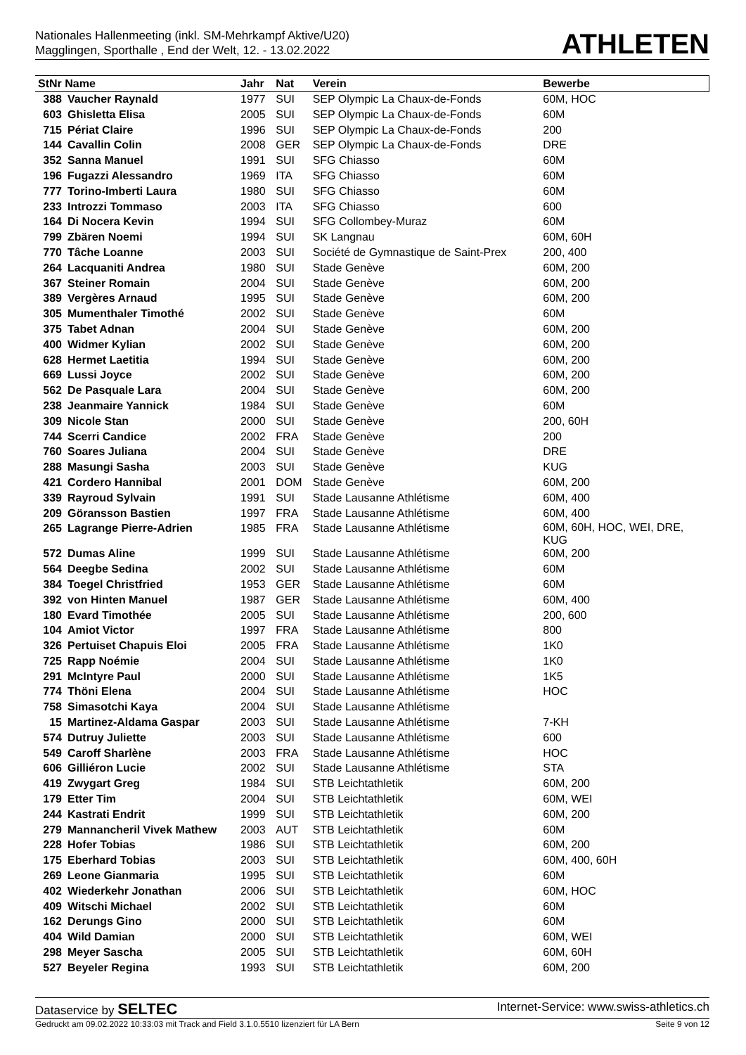Nationales Hallenmeeting (inkl. SM-Mehrkampf Aktive/U20)
Magglingen, Sporthalle , End der Welt, 12. - 13.02.2022
ATHLETEN
| StNr Name | | Jahr | Nat | Verein | Bewerbe |
| --- | --- | --- | --- | --- | --- |
| 388 | Vaucher Raynald | 1977 | SUI | SEP Olympic La Chaux-de-Fonds | 60M, HOC |
| 603 | Ghisletta Elisa | 2005 | SUI | SEP Olympic La Chaux-de-Fonds | 60M |
| 715 | Périat Claire | 1996 | SUI | SEP Olympic La Chaux-de-Fonds | 200 |
| 144 | Cavallin Colin | 2008 | GER | SEP Olympic La Chaux-de-Fonds | DRE |
| 352 | Sanna Manuel | 1991 | SUI | SFG Chiasso | 60M |
| 196 | Fugazzi Alessandro | 1969 | ITA | SFG Chiasso | 60M |
| 777 | Torino-Imberti Laura | 1980 | SUI | SFG Chiasso | 60M |
| 233 | Introzzi Tommaso | 2003 | ITA | SFG Chiasso | 600 |
| 164 | Di Nocera Kevin | 1994 | SUI | SFG Collombey-Muraz | 60M |
| 799 | Zbären Noemi | 1994 | SUI | SK Langnau | 60M, 60H |
| 770 | Tâche Loanne | 2003 | SUI | Société de Gymnastique de Saint-Prex | 200, 400 |
| 264 | Lacquaniti Andrea | 1980 | SUI | Stade Genève | 60M, 200 |
| 367 | Steiner Romain | 2004 | SUI | Stade Genève | 60M, 200 |
| 389 | Vergères Arnaud | 1995 | SUI | Stade Genève | 60M, 200 |
| 305 | Mumenthaler Timothé | 2002 | SUI | Stade Genève | 60M |
| 375 | Tabet Adnan | 2004 | SUI | Stade Genève | 60M, 200 |
| 400 | Widmer Kylian | 2002 | SUI | Stade Genève | 60M, 200 |
| 628 | Hermet Laetitia | 1994 | SUI | Stade Genève | 60M, 200 |
| 669 | Lussi Joyce | 2002 | SUI | Stade Genève | 60M, 200 |
| 562 | De Pasquale Lara | 2004 | SUI | Stade Genève | 60M, 200 |
| 238 | Jeanmaire Yannick | 1984 | SUI | Stade Genève | 60M |
| 309 | Nicole Stan | 2000 | SUI | Stade Genève | 200, 60H |
| 744 | Scerri Candice | 2002 | FRA | Stade Genève | 200 |
| 760 | Soares Juliana | 2004 | SUI | Stade Genève | DRE |
| 288 | Masungi Sasha | 2003 | SUI | Stade Genève | KUG |
| 421 | Cordero Hannibal | 2001 | DOM | Stade Genève | 60M, 200 |
| 339 | Rayroud Sylvain | 1991 | SUI | Stade Lausanne Athlétisme | 60M, 400 |
| 209 | Göransson Bastien | 1997 | FRA | Stade Lausanne Athlétisme | 60M, 400 |
| 265 | Lagrange Pierre-Adrien | 1985 | FRA | Stade Lausanne Athlétisme | 60M, 60H, HOC, WEI, DRE, KUG |
| 572 | Dumas Aline | 1999 | SUI | Stade Lausanne Athlétisme | 60M, 200 |
| 564 | Deegbe Sedina | 2002 | SUI | Stade Lausanne Athlétisme | 60M |
| 384 | Toegel Christfried | 1953 | GER | Stade Lausanne Athlétisme | 60M |
| 392 | von Hinten Manuel | 1987 | GER | Stade Lausanne Athlétisme | 60M, 400 |
| 180 | Evard Timothée | 2005 | SUI | Stade Lausanne Athlétisme | 200, 600 |
| 104 | Amiot Victor | 1997 | FRA | Stade Lausanne Athlétisme | 800 |
| 326 | Pertuiset Chapuis Eloi | 2005 | FRA | Stade Lausanne Athlétisme | 1K0 |
| 725 | Rapp Noémie | 2004 | SUI | Stade Lausanne Athlétisme | 1K0 |
| 291 | McIntyre Paul | 2000 | SUI | Stade Lausanne Athlétisme | 1K5 |
| 774 | Thöni Elena | 2004 | SUI | Stade Lausanne Athlétisme | HOC |
| 758 | Simasotchi Kaya | 2004 | SUI | Stade Lausanne Athlétisme | |
| 15 | Martinez-Aldama Gaspar | 2003 | SUI | Stade Lausanne Athlétisme | 7-KH |
| 574 | Dutruy Juliette | 2003 | SUI | Stade Lausanne Athlétisme | 600 |
| 549 | Caroff Sharlène | 2003 | FRA | Stade Lausanne Athlétisme | HOC |
| 606 | Gilliéron Lucie | 2002 | SUI | Stade Lausanne Athlétisme | STA |
| 419 | Zwygart Greg | 1984 | SUI | STB Leichtathletik | 60M, 200 |
| 179 | Etter Tim | 2004 | SUI | STB Leichtathletik | 60M, WEI |
| 244 | Kastrati Endrit | 1999 | SUI | STB Leichtathletik | 60M, 200 |
| 279 | Mannancheril Vivek Mathew | 2003 | AUT | STB Leichtathletik | 60M |
| 228 | Hofer Tobias | 1986 | SUI | STB Leichtathletik | 60M, 200 |
| 175 | Eberhard Tobias | 2003 | SUI | STB Leichtathletik | 60M, 400, 60H |
| 269 | Leone Gianmaria | 1995 | SUI | STB Leichtathletik | 60M |
| 402 | Wiederkehr Jonathan | 2006 | SUI | STB Leichtathletik | 60M, HOC |
| 409 | Witschi Michael | 2002 | SUI | STB Leichtathletik | 60M |
| 162 | Derungs Gino | 2000 | SUI | STB Leichtathletik | 60M |
| 404 | Wild Damian | 2000 | SUI | STB Leichtathletik | 60M, WEI |
| 298 | Meyer Sascha | 2005 | SUI | STB Leichtathletik | 60M, 60H |
| 527 | Beyeler Regina | 1993 | SUI | STB Leichtathletik | 60M, 200 |
Dataservice by SELTEC Internet-Service: www.swiss-athletics.ch
Gedruckt am 09.02.2022 10:33:03 mit Track and Field 3.1.0.5510 lizenziert für LA Bern Seite 9 von 12